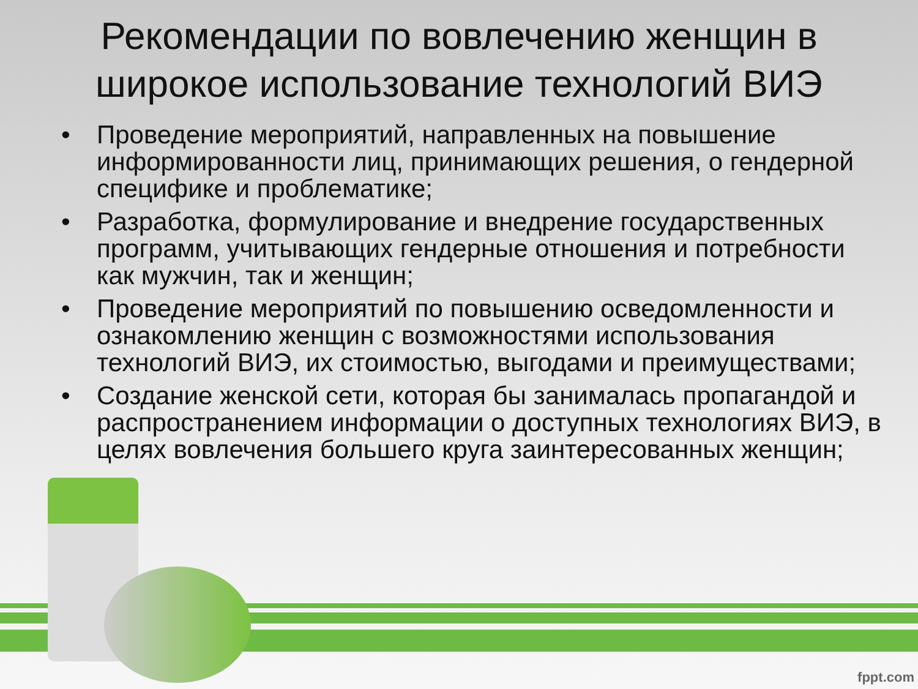Рекомендации по вовлечению женщин в широкое использование технологий ВИЭ
• Проведение мероприятий, направленных на повышение информированности лиц, принимающих решения, о гендерной специфике и проблематике;
• Разработка, формулирование и внедрение государственных программ, учитывающих гендерные отношения и потребности как мужчин, так и женщин;
• Проведение мероприятий по повышению осведомленности и ознакомлению женщин с возможностями использования технологий ВИЭ, их стоимостью, выгодами и преимуществами;
• Создание женской сети, которая бы занималась пропагандой и распространением информации о доступных технологиях ВИЭ, в целях вовлечения большего круга заинтересованных женщин;
fppt.com